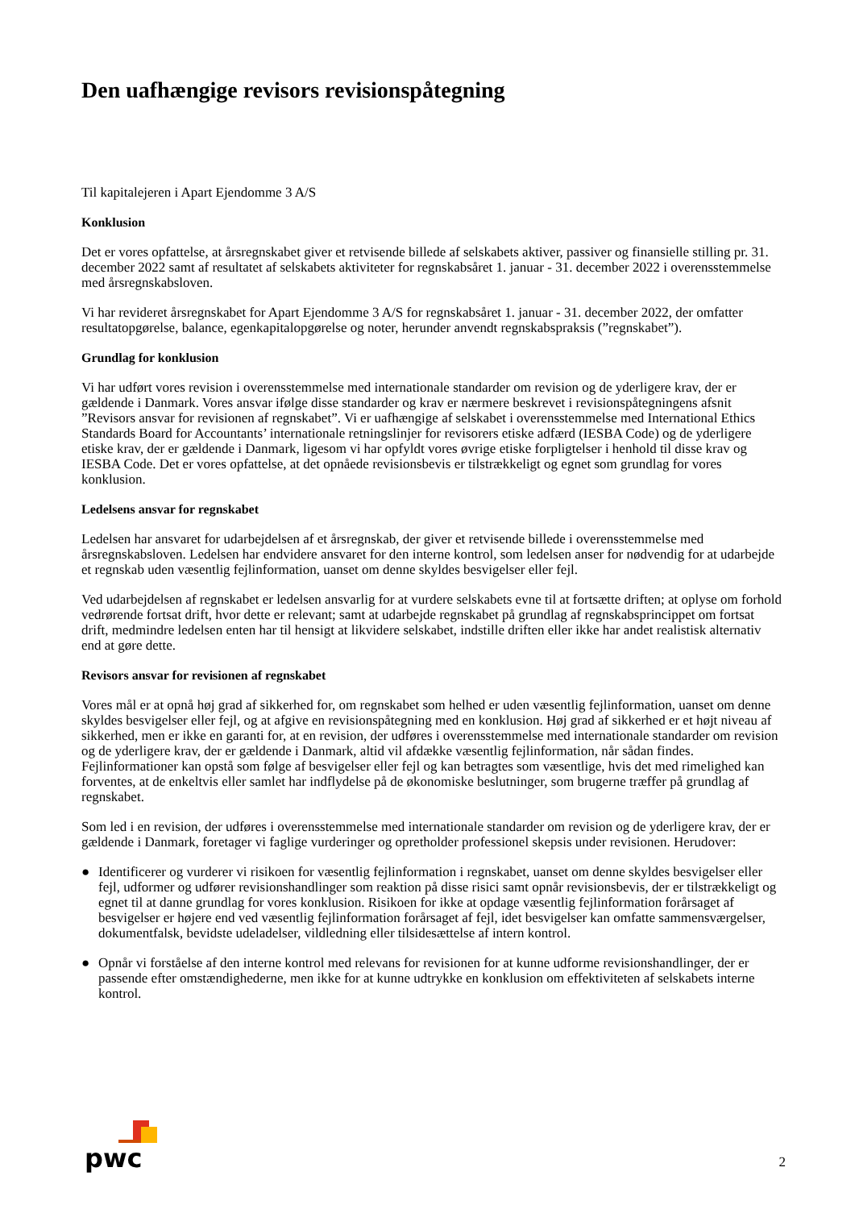Den uafhængige revisors revisionspåtegning
Til kapitalejeren i Apart Ejendomme 3 A/S
Konklusion
Det er vores opfattelse, at årsregnskabet giver et retvisende billede af selskabets aktiver, passiver og finansielle stilling pr. 31. december 2022 samt af resultatet af selskabets aktiviteter for regnskabsåret 1. januar - 31. december 2022 i overensstemmelse med årsregnskabsloven.
Vi har revideret årsregnskabet for Apart Ejendomme 3 A/S for regnskabsåret 1. januar - 31. december 2022, der omfatter resultatopgørelse, balance, egenkapitalopgørelse og noter, herunder anvendt regnskabspraksis (”regnskabet”).
Grundlag for konklusion
Vi har udført vores revision i overensstemmelse med internationale standarder om revision og de yderligere krav, der er gældende i Danmark. Vores ansvar ifølge disse standarder og krav er nærmere beskrevet i revisionspåtegningens afsnit ”Revisors ansvar for revisionen af regnskabet”. Vi er uafhængige af selskabet i overensstemmelse med International Ethics Standards Board for Accountants’ internationale retningslinjer for revisorers etiske adfærd (IESBA Code) og de yderligere etiske krav, der er gældende i Danmark, ligesom vi har opfyldt vores øvrige etiske forpligtelser i henhold til disse krav og IESBA Code. Det er vores opfattelse, at det opnåede revisionsbevis er tilstrækkeligt og egnet som grundlag for vores konklusion.
Ledelsens ansvar for regnskabet
Ledelsen har ansvaret for udarbejdelsen af et årsregnskab, der giver et retvisende billede i overensstemmelse med årsregnskabsloven. Ledelsen har endvidere ansvaret for den interne kontrol, som ledelsen anser for nødvendig for at udarbejde et regnskab uden væsentlig fejlinformation, uanset om denne skyldes besvigelser eller fejl.
Ved udarbejdelsen af regnskabet er ledelsen ansvarlig for at vurdere selskabets evne til at fortsætte driften; at oplyse om forhold vedrørende fortsat drift, hvor dette er relevant; samt at udarbejde regnskabet på grundlag af regnskabsprincippet om fortsat drift, medmindre ledelsen enten har til hensigt at likvidere selskabet, indstille driften eller ikke har andet realistisk alternativ end at gøre dette.
Revisors ansvar for revisionen af regnskabet
Vores mål er at opnå høj grad af sikkerhed for, om regnskabet som helhed er uden væsentlig fejlinformation, uanset om denne skyldes besvigelser eller fejl, og at afgive en revisionspåtegning med en konklusion. Høj grad af sikkerhed er et højt niveau af sikkerhed, men er ikke en garanti for, at en revision, der udføres i overensstemmelse med internationale standarder om revision og de yderligere krav, der er gældende i Danmark, altid vil afdække væsentlig fejlinformation, når sådan findes. Fejlinformationer kan opstå som følge af besvigelser eller fejl og kan betragtes som væsentlige, hvis det med rimelighed kan forventes, at de enkeltvis eller samlet har indflydelse på de økonomiske beslutninger, som brugerne træffer på grundlag af regnskabet.
Som led i en revision, der udføres i overensstemmelse med internationale standarder om revision og de yderligere krav, der er gældende i Danmark, foretager vi faglige vurderinger og opretholder professionel skepsis under revisionen. Herudover:
● Identificerer og vurderer vi risikoen for væsentlig fejlinformation i regnskabet, uanset om denne skyldes besvigelser eller fejl, udformer og udfører revisionshandlinger som reaktion på disse risici samt opnår revisionsbevis, der er tilstrækkeligt og egnet til at danne grundlag for vores konklusion. Risikoen for ikke at opdage væsentlig fejlinformation forårsaget af besvigelser er højere end ved væsentlig fejlinformation forårsaget af fejl, idet besvigelser kan omfatte sammensværgelser, dokumentfalsk, bevidste udeladelser, vildledning eller tilsidesættelse af intern kontrol.
● Opnår vi forståelse af den interne kontrol med relevans for revisionen for at kunne udforme revisionshandlinger, der er passende efter omstændighederne, men ikke for at kunne udtrykke en konklusion om effektiviteten af selskabets interne kontrol.
pwc 2